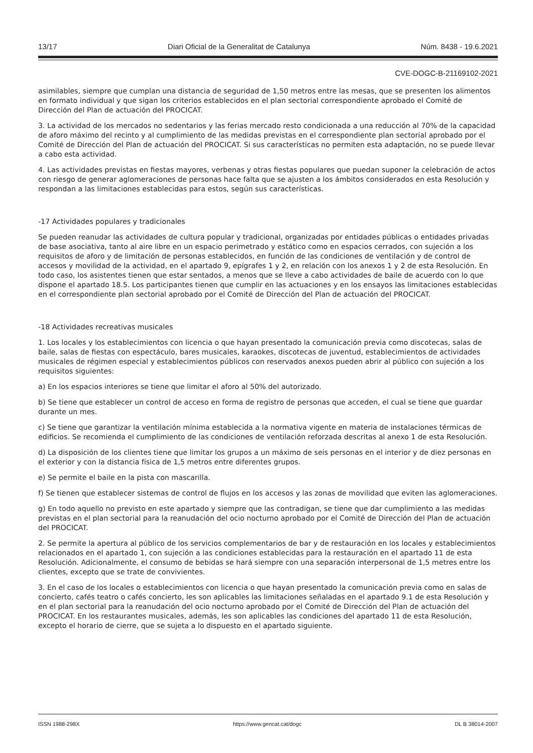13/17 Diari Oficial de la Generalitat de Catalunya Núm. 8438 - 19.6.2021
CVE-DOGC-B-21169102-2021
asimilables, siempre que cumplan una distancia de seguridad de 1,50 metros entre las mesas, que se presenten los alimentos en formato individual y que sigan los criterios establecidos en el plan sectorial correspondiente aprobado el Comité de Dirección del Plan de actuación del PROCICAT.
3. La actividad de los mercados no sedentarios y las ferias mercado resto condicionada a una reducción al 70% de la capacidad de aforo máximo del recinto y al cumplimiento de las medidas previstas en el correspondiente plan sectorial aprobado por el Comité de Dirección del Plan de actuación del PROCICAT. Si sus características no permiten esta adaptación, no se puede llevar a cabo esta actividad.
4. Las actividades previstas en fiestas mayores, verbenas y otras fiestas populares que puedan suponer la celebración de actos con riesgo de generar aglomeraciones de personas hace falta que se ajusten a los ámbitos considerados en esta Resolución y respondan a las limitaciones establecidas para estos, según sus características.
-17 Actividades populares y tradicionales
Se pueden reanudar las actividades de cultura popular y tradicional, organizadas por entidades públicas o entidades privadas de base asociativa, tanto al aire libre en un espacio perimetrado y estático como en espacios cerrados, con sujeción a los requisitos de aforo y de limitación de personas establecidos, en función de las condiciones de ventilación y de control de accesos y movilidad de la actividad, en el apartado 9, epígrafes 1 y 2, en relación con los anexos 1 y 2 de esta Resolución. En todo caso, los asistentes tienen que estar sentados, a menos que se lleve a cabo actividades de baile de acuerdo con lo que dispone el apartado 18.5. Los participantes tienen que cumplir en las actuaciones y en los ensayos las limitaciones establecidas en el correspondiente plan sectorial aprobado por el Comité de Dirección del Plan de actuación del PROCICAT.
-18 Actividades recreativas musicales
1. Los locales y los establecimientos con licencia o que hayan presentado la comunicación previa como discotecas, salas de baile, salas de fiestas con espectáculo, bares musicales, karaokes, discotecas de juventud, establecimientos de actividades musicales de régimen especial y establecimientos públicos con reservados anexos pueden abrir al público con sujeción a los requisitos siguientes:
a) En los espacios interiores se tiene que limitar el aforo al 50% del autorizado.
b) Se tiene que establecer un control de acceso en forma de registro de personas que acceden, el cual se tiene que guardar durante un mes.
c) Se tiene que garantizar la ventilación mínima establecida a la normativa vigente en materia de instalaciones térmicas de edificios. Se recomienda el cumplimiento de las condiciones de ventilación reforzada descritas al anexo 1 de esta Resolución.
d) La disposición de los clientes tiene que limitar los grupos a un máximo de seis personas en el interior y de diez personas en el exterior y con la distancia física de 1,5 metros entre diferentes grupos.
e) Se permite el baile en la pista con mascarilla.
f) Se tienen que establecer sistemas de control de flujos en los accesos y las zonas de movilidad que eviten las aglomeraciones.
g) En todo aquello no previsto en este apartado y siempre que las contradigan, se tiene que dar cumplimiento a las medidas previstas en el plan sectorial para la reanudación del ocio nocturno aprobado por el Comité de Dirección del Plan de actuación del PROCICAT.
2. Se permite la apertura al público de los servicios complementarios de bar y de restauración en los locales y establecimientos relacionados en el apartado 1, con sujeción a las condiciones establecidas para la restauración en el apartado 11 de esta Resolución. Adicionalmente, el consumo de bebidas se hará siempre con una separación interpersonal de 1,5 metres entre los clientes, excepto que se trate de convivientes.
3. En el caso de los locales o establecimientos con licencia o que hayan presentado la comunicación previa como en salas de concierto, cafés teatro o cafés concierto, les son aplicables las limitaciones señaladas en el apartado 9.1 de esta Resolución y en el plan sectorial para la reanudación del ocio nocturno aprobado por el Comité de Dirección del Plan de actuación del PROCICAT. En los restaurantes musicales, además, les son aplicables las condiciones del apartado 11 de esta Resolución, excepto el horario de cierre, que se sujeta a lo dispuesto en el apartado siguiente.
ISSN 1988-298X https://www.gencat.cat/dogc DL B 38014-2007